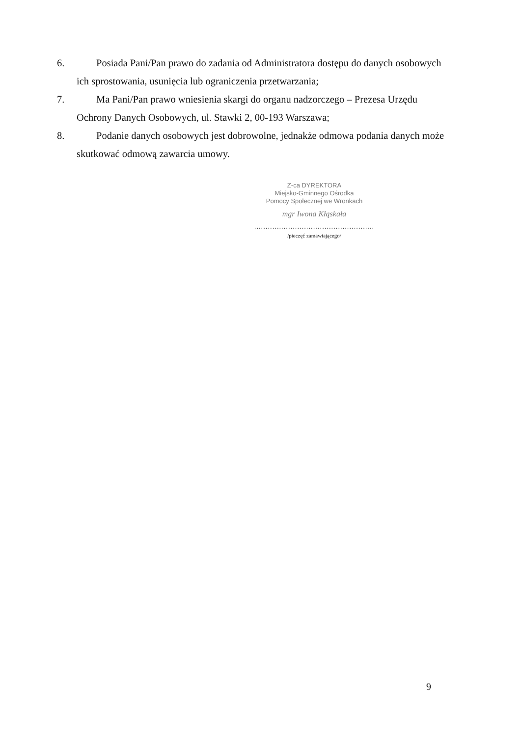6. Posiada Pani/Pan prawo do zadania od Administratora dostępu do danych osobowych
ich sprostowania, usunięcia lub ograniczenia przetwarzania;
7. Ma Pani/Pan prawo wniesienia skargi do organu nadzorczego – Prezesa Urzędu
Ochrony Danych Osobowych, ul. Stawki 2, 00-193 Warszawa;
8. Podanie danych osobowych jest dobrowolne, jednakże odmowa podania danych może
skutkować odmową zawarcia umowy.
Z-ca DYREKTORA
Miejsko-Gminnego Ośrodka
Pomocy Społecznej we Wronkach
mgr Iwona Kłąskała
.....................................................
/pieczęć zamawiającego/
9